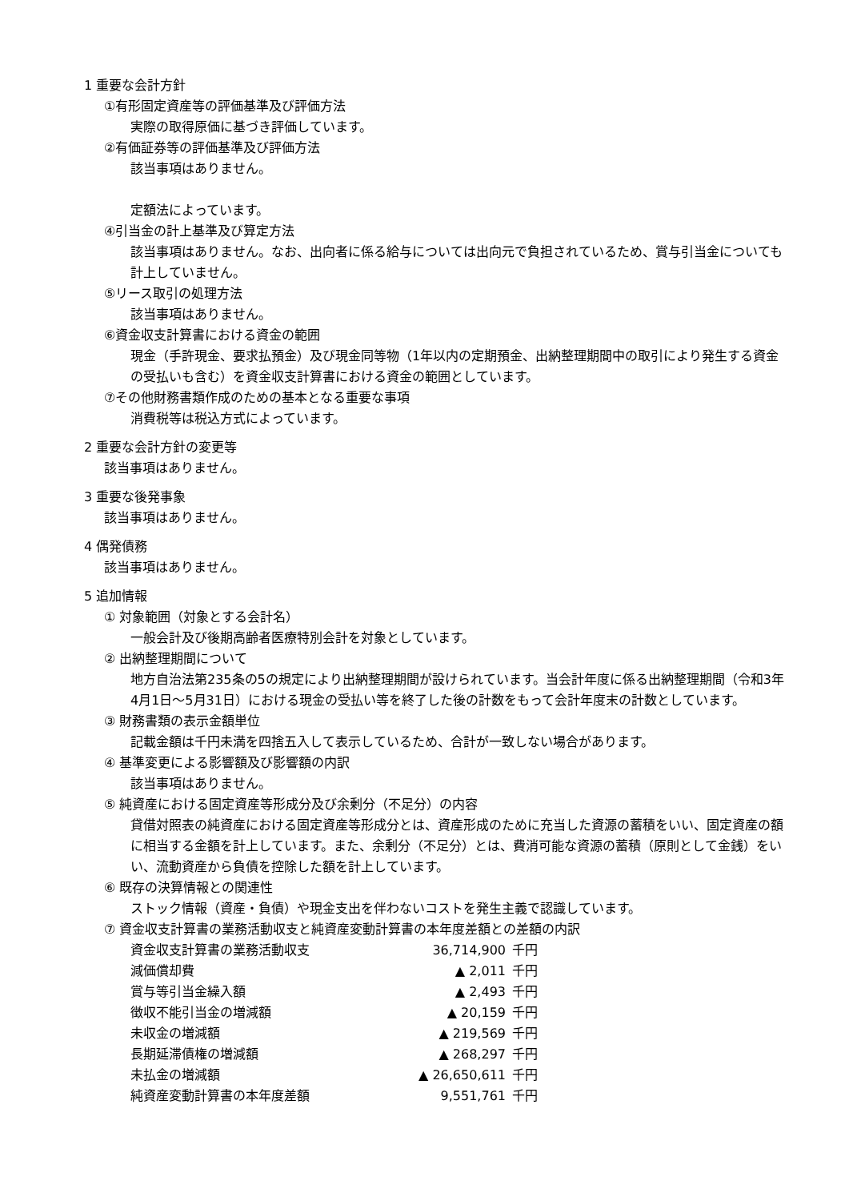1 重要な会計方針
①有形固定資産等の評価基準及び評価方法
実際の取得原価に基づき評価しています。
②有価証券等の評価基準及び評価方法
該当事項はありません。
定額法によっています。
④引当金の計上基準及び算定方法
該当事項はありません。なお、出向者に係る給与については出向元で負担されているため、賞与引当金についても計上していません。
⑤リース取引の処理方法
該当事項はありません。
⑥資金収支計算書における資金の範囲
現金（手許現金、要求払預金）及び現金同等物（1年以内の定期預金、出納整理期間中の取引により発生する資金の受払いも含む）を資金収支計算書における資金の範囲としています。
⑦その他財務書類作成のための基本となる重要な事項
消費税等は税込方式によっています。
2 重要な会計方針の変更等
該当事項はありません。
3 重要な後発事象
該当事項はありません。
4 偶発債務
該当事項はありません。
5 追加情報
① 対象範囲（対象とする会計名）
一般会計及び後期高齢者医療特別会計を対象としています。
② 出納整理期間について
地方自治法第235条の5の規定により出納整理期間が設けられています。当会計年度に係る出納整理期間（令和3年4月1日～5月31日）における現金の受払い等を終了した後の計数をもって会計年度末の計数としています。
③ 財務書類の表示金額単位
記載金額は千円未満を四捨五入して表示しているため、合計が一致しない場合があります。
④ 基準変更による影響額及び影響額の内訳
該当事項はありません。
⑤ 純資産における固定資産等形成分及び余剰分（不足分）の内容
貸借対照表の純資産における固定資産等形成分とは、資産形成のために充当した資源の蓄積をいい、固定資産の額に相当する金額を計上しています。また、余剰分（不足分）とは、費消可能な資源の蓄積（原則として金銭）をいい、流動資産から負債を控除した額を計上しています。
⑥ 既存の決算情報との関連性
ストック情報（資産・負債）や現金支出を伴わないコストを発生主義で認識しています。
⑦ 資金収支計算書の業務活動収支と純資産変動計算書の本年度差額との差額の内訳
| 資金収支計算書の業務活動収支 | 36,714,900 | 千円 |
| 減価償却費 | ▲ 2,011 | 千円 |
| 賞与等引当金繰入額 | ▲ 2,493 | 千円 |
| 徴収不能引当金の増減額 | ▲ 20,159 | 千円 |
| 未収金の増減額 | ▲ 219,569 | 千円 |
| 長期延滞債権の増減額 | ▲ 268,297 | 千円 |
| 未払金の増減額 | ▲ 26,650,611 | 千円 |
| 純資産変動計算書の本年度差額 | 9,551,761 | 千円 |